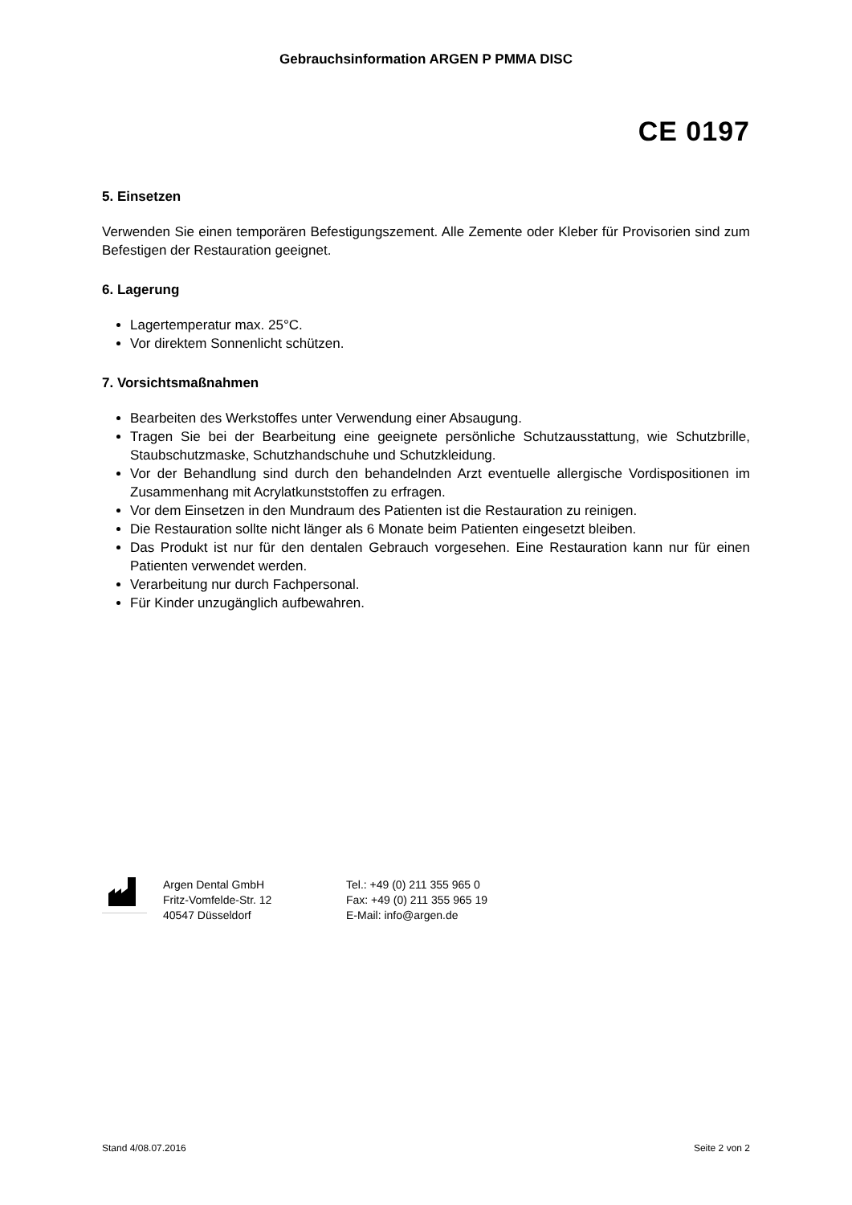Gebrauchsinformation ARGEN P PMMA DISC
CE 0197
5. Einsetzen
Verwenden Sie einen temporären Befestigungszement. Alle Zemente oder Kleber für Provisorien sind zum Befestigen der Restauration geeignet.
6. Lagerung
Lagertemperatur max. 25°C.
Vor direktem Sonnenlicht schützen.
7. Vorsichtsmaßnahmen
Bearbeiten des Werkstoffes unter Verwendung einer Absaugung.
Tragen Sie bei der Bearbeitung eine geeignete persönliche Schutzausstattung, wie Schutzbrille, Staubschutzmaske, Schutzhandschuhe und Schutzkleidung.
Vor der Behandlung sind durch den behandelnden Arzt eventuelle allergische Vordispositionen im Zusammenhang mit Acrylatkunststoffen zu erfragen.
Vor dem Einsetzen in den Mundraum des Patienten ist die Restauration zu reinigen.
Die Restauration sollte nicht länger als 6 Monate beim Patienten eingesetzt bleiben.
Das Produkt ist nur für den dentalen Gebrauch vorgesehen. Eine Restauration kann nur für einen Patienten verwendet werden.
Verarbeitung nur durch Fachpersonal.
Für Kinder unzugänglich aufbewahren.
Argen Dental GmbH
Fritz-Vomfelde-Str. 12
40547 Düsseldorf
Tel.: +49 (0) 211 355 965 0
Fax: +49 (0) 211 355 965 19
E-Mail: info@argen.de
Stand 4/08.07.2016 Seite 2 von 2